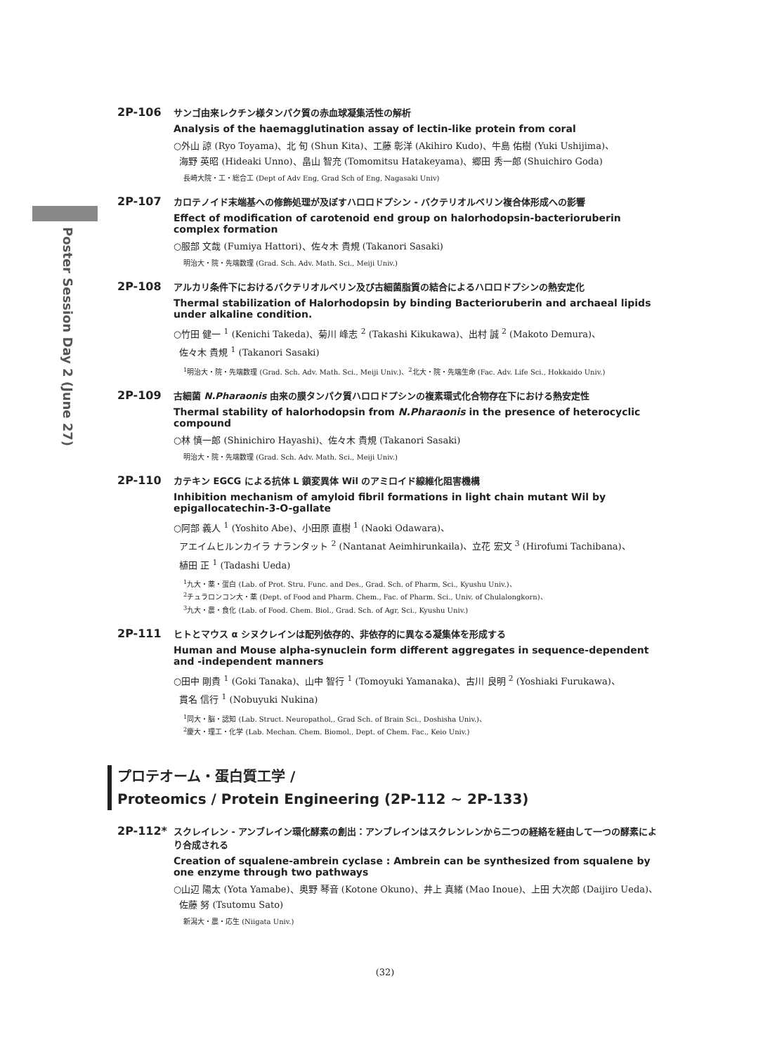Poster Session Day 2 (June 27)
2P-106
サンゴ由来レクチン様タンパク質の赤血球凝集活性の解析
Analysis of the haemagglutination assay of lectin-like protein from coral
○外山 諒 (Ryo Toyama)、北 旬 (Shun Kita)、工藤 彰洋 (Akihiro Kudo)、牛島 佑樹 (Yuki Ushijima)、
海野 英昭 (Hideaki Unno)、畠山 智充 (Tomomitsu Hatakeyama)、郷田 秀一郎 (Shuichiro Goda)
長崎大院・工・総合工 (Dept of Adv Eng, Grad Sch of Eng, Nagasaki Univ)
2P-107
カロテノイド末端基への修飾処理が及ぼすハロロドプシン - バクテリオルベリン複合体形成への影響
Effect of modification of carotenoid end group on halorhodopsin-bacterioruberin complex formation
○服部 文哉 (Fumiya Hattori)、佐々木 貴規 (Takanori Sasaki)
明治大・院・先端数理 (Grad. Sch. Adv. Math. Sci., Meiji Univ.)
2P-108
アルカリ条件下におけるバクテリオルベリン及び古細菌脂質の結合によるハロロドプシンの熱安定化
Thermal stabilization of Halorhodopsin by binding Bacterioruberin and archaeal lipids under alkaline condition.
○竹田 健一 <sup>1</sup> (Kenichi Takeda)、菊川 峰志 <sup>2</sup> (Takashi Kikukawa)、出村 誠 <sup>2</sup> (Makoto Demura)、
佐々木 貴規 <sup>1</sup> (Takanori Sasaki)
<sup>1</sup> 明治大・院・先端数理 (Grad. Sch. Adv. Math. Sci., Meiji Univ.)、<sup>2</sup>北大・院・先端生命 (Fac. Adv. Life Sci., Hokkaido Univ.)
2P-109
古細菌 N.Pharaonis 由来の膜タンパク質ハロロドプシンの複素環式化合物存在下における熱安定性
Thermal stability of halorhodopsin from N.Pharaonis in the presence of heterocyclic compound
○林 慎一郎 (Shinichiro Hayashi)、佐々木 貴規 (Takanori Sasaki)
明治大・院・先端数理 (Grad. Sch. Adv. Math. Sci., Meiji Univ.)
2P-110
カテキン EGCG による抗体 L 鎖変異体 Wil のアミロイド線維化阻害機構
Inhibition mechanism of amyloid fibril formations in light chain mutant Wil by epigallocatechin-3-O-gallate
○阿部 義人 <sup>1</sup> (Yoshito Abe)、小田原 直樹 <sup>1</sup> (Naoki Odawara)、
アエイムヒルンカイラ ナランタット <sup>2</sup> (Nantanat Aeimhirunkaila)、立花 宏文 <sup>3</sup> (Hirofumi Tachibana)、
植田 正 <sup>1</sup> (Tadashi Ueda)
<sup>1</sup> 九大・薬・蛋白 (Lab. of Prot. Stru. Func. and Des., Grad. Sch. of Pharm, Sci., Kyushu Univ.)、
<sup>2</sup> チュラロンコン大・薬 (Dept. of Food and Pharm. Chem., Fac. of Pharm. Sci., Univ. of Chulalongkorn)、
<sup>3</sup> 九大・農・食化 (Lab. of Food. Chem. Biol., Grad. Sch. of Agr, Sci., Kyushu Univ.)
2P-111
ヒトとマウス α シヌクレインは配列依存的、非依存的に異なる凝集体を形成する
Human and Mouse alpha-synuclein form different aggregates in sequence-dependent and -independent manners
○田中 剛貴 <sup>1</sup> (Goki Tanaka)、山中 智行 <sup>1</sup> (Tomoyuki Yamanaka)、古川 良明 <sup>2</sup> (Yoshiaki Furukawa)、
貫名 信行 <sup>1</sup> (Nobuyuki Nukina)
<sup>1</sup> 同大・脳・認知 (Lab. Struct. Neuropathol,, Grad Sch. of Brain Sci., Doshisha Univ.)、
<sup>2</sup> 慶大・理工・化学 (Lab. Mechan. Chem. Biomol., Dept. of Chem. Fac., Keio Univ.)
プロテオーム・蛋白質工学 /
Proteomics / Protein Engineering (2P-112 ~ 2P-133)
2P-112*
スクレイレン - アンブレイン環化酵素の創出：アンブレインはスクレンレンから二つの経絡を経由して一つの酵素により合成される
Creation of squalene-ambrein cyclase : Ambrein can be synthesized from squalene by one enzyme through two pathways
○山辺 陽太 (Yota Yamabe)、奥野 琴音 (Kotone Okuno)、井上 真緒 (Mao Inoue)、上田 大次郎 (Daijiro Ueda)、
佐藤 努 (Tsutomu Sato)
新潟大・農・応生 (Niigata Univ.)
(32)